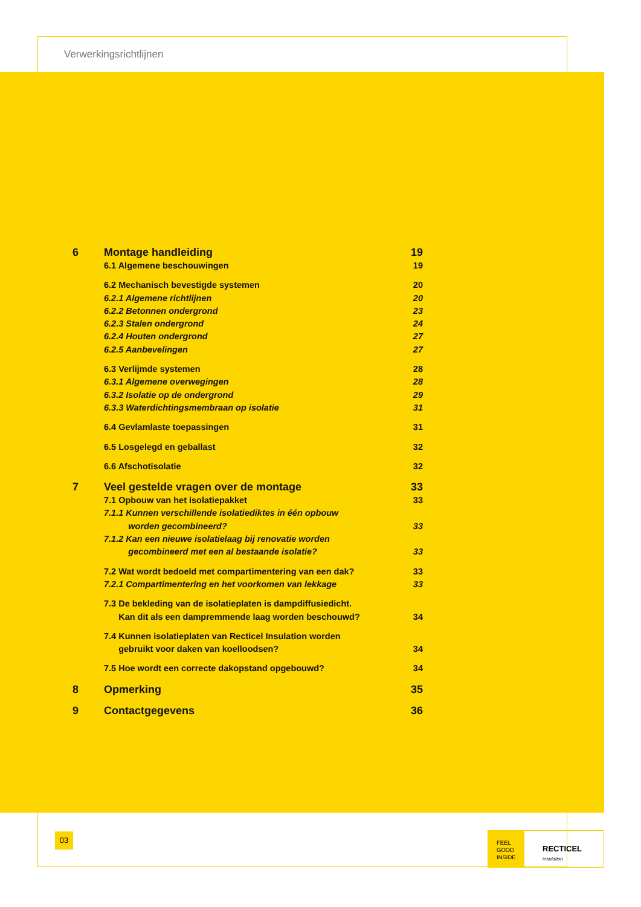Verwerkingsrichtlijnen
6 Montage handleiding 19
6.1 Algemene beschouwingen 19
6.2 Mechanisch bevestigde systemen 20
6.2.1 Algemene richtlijnen 20
6.2.2 Betonnen ondergrond 23
6.2.3 Stalen ondergrond 24
6.2.4 Houten ondergrond 27
6.2.5 Aanbevelingen 27
6.3 Verlijmde systemen 28
6.3.1 Algemene overwegingen 28
6.3.2 Isolatie op de ondergrond 29
6.3.3 Waterdichtingsmembraan op isolatie 31
6.4 Gevlamlaste toepassingen 31
6.5 Losgelegd en geballast 32
6.6 Afschotisolatie 32
7 Veel gestelde vragen over de montage 33
7.1 Opbouw van het isolatiepakket 33
7.1.1 Kunnen verschillende isolatiediktes in één opbouw
worden gecombineerd?
33
7.1.2 Kan een nieuwe isolatielaag bij renovatie worden
gecombineerd met een al bestaande isolatie?
33
7.2 Wat wordt bedoeld met compartimentering van een dak? 33
7.2.1 Compartimentering en het voorkomen van lekkage 33
7.3 De bekleding van de isolatieplaten is dampdiffusiedicht.
Kan dit als een dampremmende laag worden beschouwd?
34
7.4 Kunnen isolatieplaten van Recticel Insulation worden
gebruikt voor daken van koelloodsen?
34
7.5 Hoe wordt een correcte dakopstand opgebouwd? 34
8 Opmerking 35
9 Contactgegevens 36
03
FEEL
GOOD
INSIDE
RECTICEL insulation